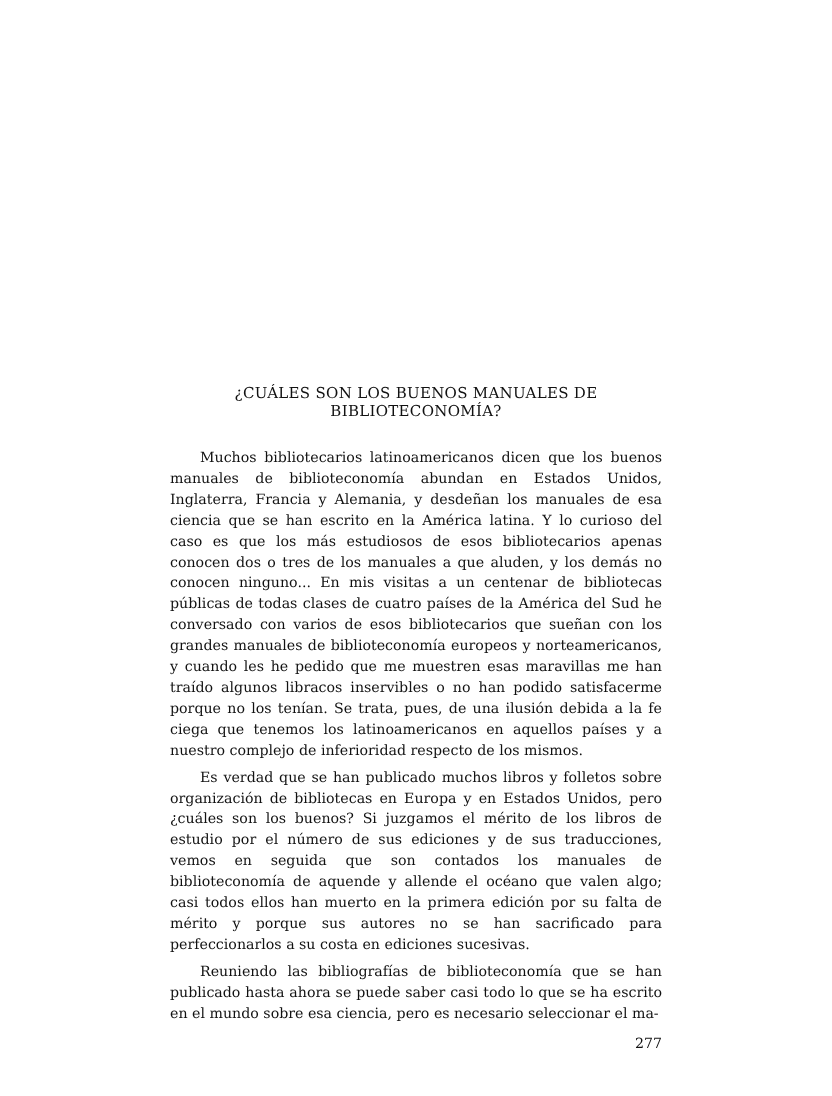¿CUÁLES SON LOS BUENOS MANUALES DE
BIBLIOTECONOMÍA?
Muchos bibliotecarios latinoamericanos dicen que los buenos manuales de biblioteconomía abundan en Estados Unidos, Inglaterra, Francia y Alemania, y desdeñan los manuales de esa ciencia que se han escrito en la América latina. Y lo curioso del caso es que los más estudiosos de esos bibliotecarios apenas conocen dos o tres de los manuales a que aluden, y los demás no conocen ninguno... En mis visitas a un centenar de bibliotecas públicas de todas clases de cuatro países de la América del Sud he conversado con varios de esos bibliotecarios que sueñan con los grandes manuales de biblioteconomía europeos y norteamericanos, y cuando les he pedido que me muestren esas maravillas me han traído algunos libracos inservibles o no han podido satisfacerme porque no los tenían. Se trata, pues, de una ilusión debida a la fe ciega que tenemos los latinoamericanos en aquellos países y a nuestro complejo de inferioridad respecto de los mismos.
Es verdad que se han publicado muchos libros y folletos sobre organización de bibliotecas en Europa y en Estados Unidos, pero ¿cuáles son los buenos? Si juzgamos el mérito de los libros de estudio por el número de sus ediciones y de sus traducciones, vemos en seguida que son contados los manuales de biblioteconomía de aquende y allende el océano que valen algo; casi todos ellos han muerto en la primera edición por su falta de mérito y porque sus autores no se han sacrificado para perfeccionarlos a su costa en ediciones sucesivas.
Reuniendo las bibliografías de biblioteconomía que se han publicado hasta ahora se puede saber casi todo lo que se ha escrito en el mundo sobre esa ciencia, pero es necesario seleccionar el ma-
277